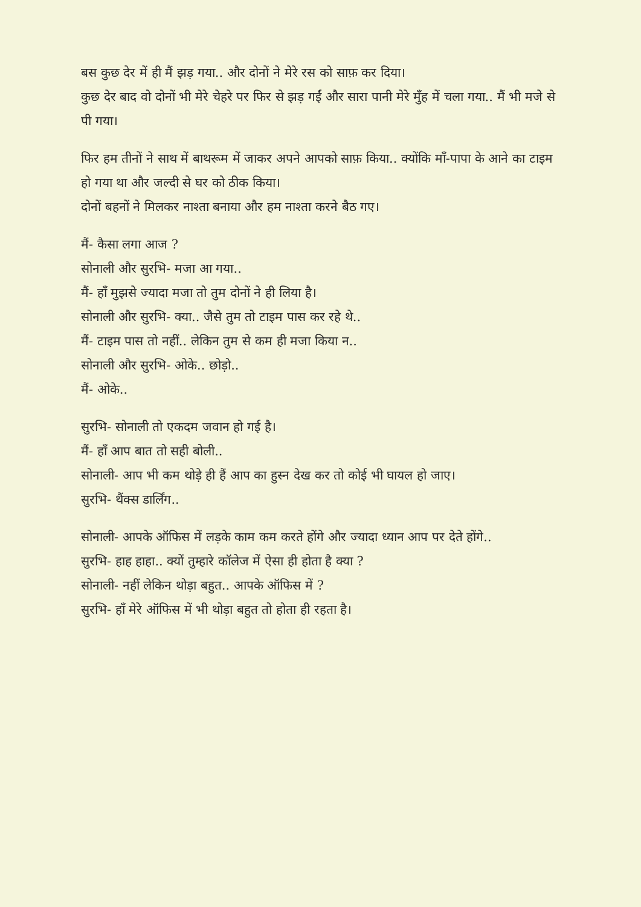बस कुछ देर में ही मैं झड़ गया.. और दोनों ने मेरे रस को साफ़ कर दिया।
कुछ देर बाद वो दोनों भी मेरे चेहरे पर फिर से झड़ गईं और सारा पानी मेरे मुँह में चला गया.. मैं भी मजे से पी गया।
फिर हम तीनों ने साथ में बाथरूम में जाकर अपने आपको साफ़ किया.. क्योंकि माँ-पापा के आने का टाइम हो गया था और जल्दी से घर को ठीक किया।
दोनों बहनों ने मिलकर नाश्ता बनाया और हम नाश्ता करने बैठ गए।
मैं- कैसा लगा आज ?
सोनाली और सुरभि- मजा आ गया..
मैं- हाँ मुझसे ज्यादा मजा तो तुम दोनों ने ही लिया है।
सोनाली और सुरभि- क्या.. जैसे तुम तो टाइम पास कर रहे थे..
मैं- टाइम पास तो नहीं.. लेकिन तुम से कम ही मजा किया न..
सोनाली और सुरभि- ओके.. छोड़ो..
मैं- ओके..
सुरभि- सोनाली तो एकदम जवान हो गई है।
मैं- हाँ आप बात तो सही बोली..
सोनाली- आप भी कम थोड़े ही हैं आप का हुस्न देख कर तो कोई भी घायल हो जाए।
सुरभि- थैंक्स डार्लिंग..
सोनाली- आपके ऑफिस में लड़के काम कम करते होंगे और ज्यादा ध्यान आप पर देते होंगे..
सुरभि- हाह हाहा.. क्यों तुम्हारे कॉलेज में ऐसा ही होता है क्या ?
सोनाली- नहीं लेकिन थोड़ा बहुत.. आपके ऑफिस में ?
सुरभि- हाँ मेरे ऑफिस में भी थोड़ा बहुत तो होता ही रहता है।